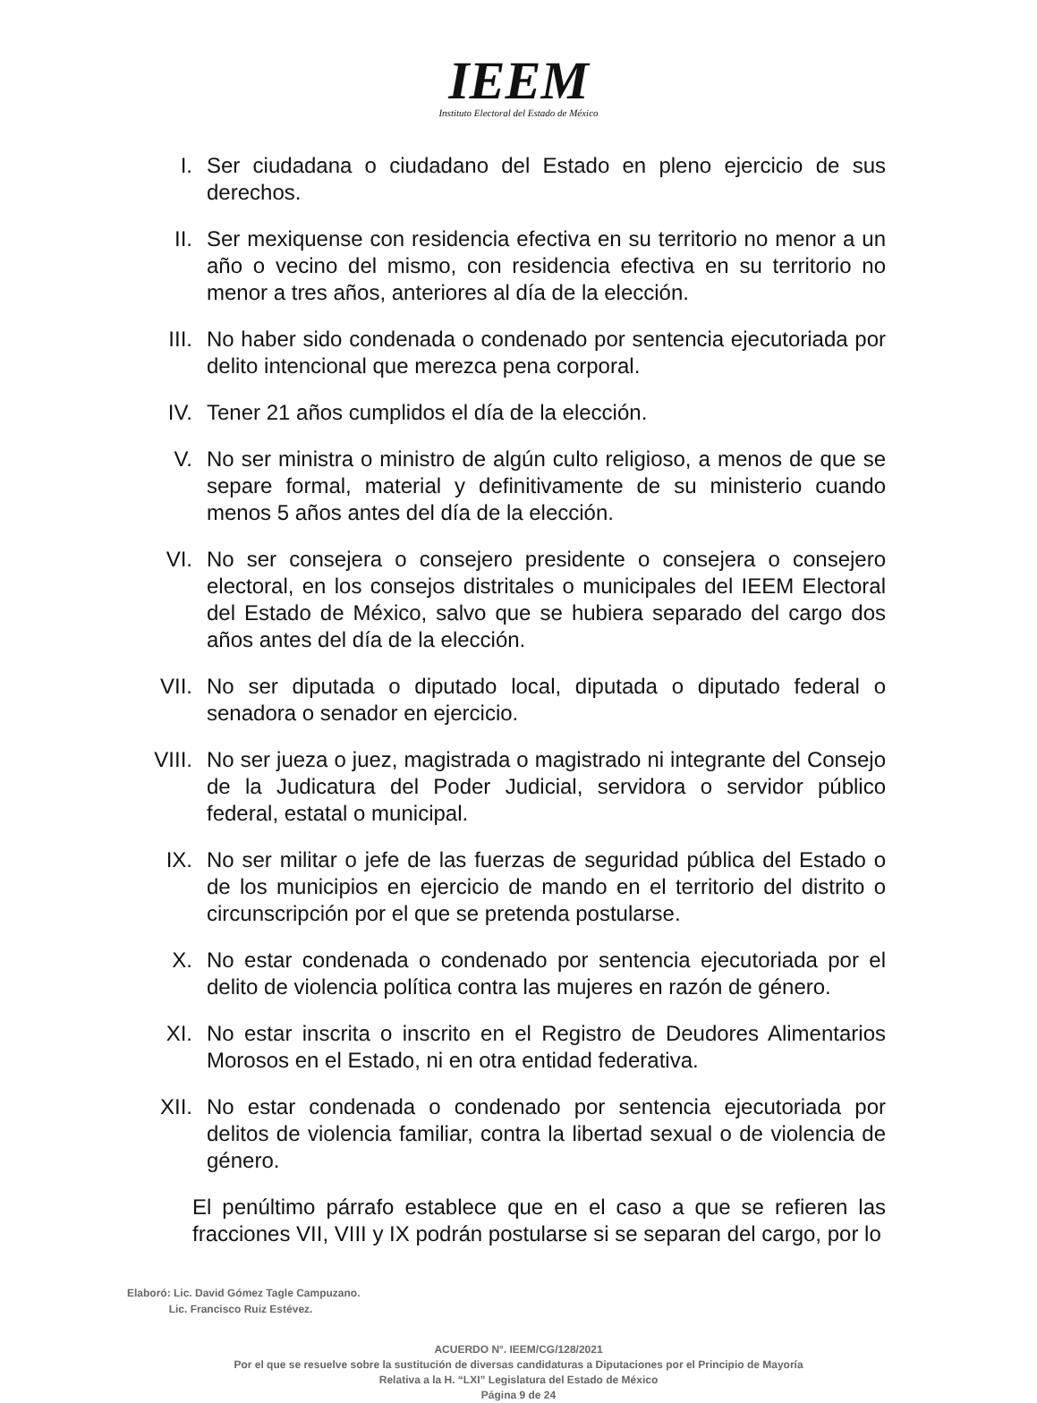IEEM
Instituto Electoral del Estado de México
I. Ser ciudadana o ciudadano del Estado en pleno ejercicio de sus derechos.
II. Ser mexiquense con residencia efectiva en su territorio no menor a un año o vecino del mismo, con residencia efectiva en su territorio no menor a tres años, anteriores al día de la elección.
III. No haber sido condenada o condenado por sentencia ejecutoriada por delito intencional que merezca pena corporal.
IV. Tener 21 años cumplidos el día de la elección.
V. No ser ministra o ministro de algún culto religioso, a menos de que se separe formal, material y definitivamente de su ministerio cuando menos 5 años antes del día de la elección.
VI. No ser consejera o consejero presidente o consejera o consejero electoral, en los consejos distritales o municipales del IEEM Electoral del Estado de México, salvo que se hubiera separado del cargo dos años antes del día de la elección.
VII. No ser diputada o diputado local, diputada o diputado federal o senadora o senador en ejercicio.
VIII. No ser jueza o juez, magistrada o magistrado ni integrante del Consejo de la Judicatura del Poder Judicial, servidora o servidor público federal, estatal o municipal.
IX. No ser militar o jefe de las fuerzas de seguridad pública del Estado o de los municipios en ejercicio de mando en el territorio del distrito o circunscripción por el que se pretenda postularse.
X. No estar condenada o condenado por sentencia ejecutoriada por el delito de violencia política contra las mujeres en razón de género.
XI. No estar inscrita o inscrito en el Registro de Deudores Alimentarios Morosos en el Estado, ni en otra entidad federativa.
XII. No estar condenada o condenado por sentencia ejecutoriada por delitos de violencia familiar, contra la libertad sexual o de violencia de género.
El penúltimo párrafo establece que en el caso a que se refieren las fracciones VII, VIII y IX podrán postularse si se separan del cargo, por lo
Elaboró: Lic. David Gómez Tagle Campuzano.
Lic. Francisco Ruiz Estévez.
ACUERDO N°. IEEM/CG/128/2021
Por el que se resuelve sobre la sustitución de diversas candidaturas a Diputaciones por el Principio de Mayoría
Relativa a la H. “LXI” Legislatura del Estado de México
Página 9 de 24